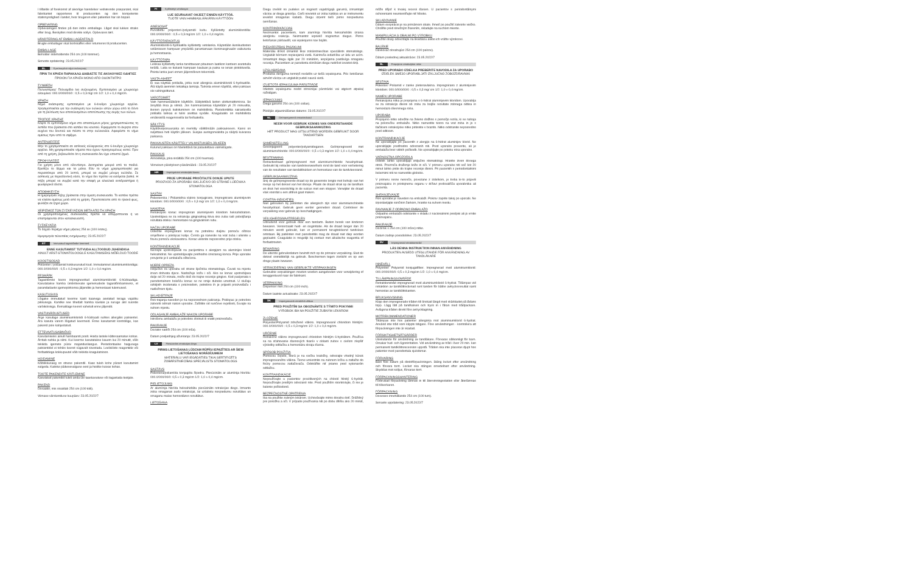I tilfælde af forekomst af alvorlige hændelser vedrørende præparatet, skal fabrikantet rapporteres til producenten og den kompetente statsmyndighed i landet, hvor brugeren eller patienten har sin bopæl.
OPBEVARING
Opbevaringen findes på den indre emballage. Låget skal lukkes straks efter brug. Beskyttes mod direkte sollys. Opbevares tørt.
HÅNDTERING AF EMBALLAGEAFFALD
Brugte emballager skal bortskaffes eller returneres til producenten.
EMBALLAGE
Beholder indeholdende 254 cm (100 tommer).
Seneste opdatering: 23.05.2022/7
EL Εμποτισμένο νήμα ανάσυρσης
ΠΡΙΝ ΤΗ ΧΡΗΣΗ ΠΑΡΑΚΑΛΩ ΔΙΑΒΑΣΤΕ ΤΙΣ ΑΚΟΛΟΥΘΕΣ ΟΔΗΓΙΕΣ
ΠΡΟΙΟΝ ΓΙΑ ΧΡΗΣΗ ΜΟΝΟ ΑΠΟ ΟΔΟΝΤΙΑΤΡΟ
ΣΥΝΘΕΣΗ
Πολυεστέρας/ Πολυαμίδιο ίνα συζευγμένη. Εμποτισμένο με χλωριούχο αλουμίνιο: 000.0/000/00/0 : 0,5 ± 0,3 mg/ cm 1/2: 1,0 ± 0,4 mg/cm.
ΧΡΗΣΗ
Νήμα ανάσυρσης εμποτισμένο με 6-ένυδρο χλωριούχο αργίλιο. Χρησιμοποιείται για την ανάσυρση των ουλικών ιστών γύρω από το δόντι για τη βελτίωση των αποτελεσμάτων αποτύπωσης της ακμής των ούλων.
ΤΡΟΠΟΣ ΧΡΗΣΗΣ
Κόψτε το εμποτισμένο νήμα στο απαιτούμενο μήκος χρησιμοποιώντας τη λεπίδα που βρίσκεται στο καπάκι του κουτιού. Εφαρμόστε το άκρητα στον αυχένα του δοντιού και πιέστε το στην ουλοκοιλία. Αφαιρέστε το νήμα αμέσως πριν από το σφίξιμο.
ΑΝΤΕΝΔΕΙΞΕΙΣ
Μην το χρησιμοποιείτε σε ασθενείς αλλεργικούς στο 6-ένυδρο χλωριούχο αργίλιο. Μη χρησιμοποιείτε νήματα που έχουν προηγουμένως κοπεί. Πριν από τη χρήση, βεβαιωθείτε ότι η συσκευασία δεν έχει υποστεί ζημιά.
ΠΡΟΦΥΛΑΞΕΙΣ
Για χρήση μόνο από οδοντίατρο. Διατηρείται μακριά από τα παιδιά. Ερεθίζει το δέρμα και τα μάτια. Εάν το νήμα χρησιμοποιηθεί για περισσότερο από 20 λεπτά, μπορεί να συμβεί μόνιμη ουλίτιδα. Σε ασθενείς με περιοδοντική νόσο, το νήμα δεν πρέπει να εισάγεται βαθιά. Η πήξη μπορεί να συμβεί κατά την επαφή με αλκαλικά αντιδραστήρια ή φωσφορικά άλατα.
ΑΠΟΘΗΚΕΥΣΗ
Η ημερομηνία λήξης βρίσκεται στην άμεση συσκευασία. Το καπάκι πρέπει να κλείσει αμέσως μετά από τη χρήση. Προστατεύστε από το ηλιακό φως, φυλάξτε σε ξηρό χώρο.
ΧΕΙΡΙΣΜΟΣ ΤΩΝ ΣΥΣΚΕΥΑΣΙΩΝ ΜΕΤΑ ΑΠΟ ΤΗ ΧΡΗΣΗ
Οι χρησιμοποιημένες συσκευασίες πρέπει να απορρίπτονται ή να επιστρέφονται στον κατασκευαστή.
ΣΥΣΚΕΥΑΣΙΑ
Το δοχείο περιέχει νήμα μήκους 254 εκ (100 ίντσες).
Ημερομηνία τελευταίας ενημέρωσης: 23.05.2022/7
ET Immutatud tagasitõmbe keermed
ENNE KASUTAMIST TUTVUDA ALLTOODUD JUHENDIGA
AINULT ARST-STOMATOLOOGILE KASUTAMISEKS MÕELDUD TOODE
KOOSTISOSAD
Polüester / polüamiid kokkusurutud kiud. Immutamisel alumiiniumkloridiga: 000.0/000/00/0 : 0,5 ± 0,3 mg/cm 1/2: 1,0 ± 0,4 mg/cm.
EESMÄRK
Tagasitõmbe keere impregneeritud alumiiniumkloriidi 6-hüdraadiga. Kasutatakse hamba ümbritsevate igemekudede tagasitõmbamiseks, et parandadaeks igemepiirkonna jäljendite ja hemostaasi tulemused.
KASUTUSVIIS
Lõigake immutatud keerme kasti kaanega asetatud teraga vajaliku pikkusega. Kandke see tihedalt hamba kaelale ja suruge alsl suonde varbikolvisga. Eemaldage keeret vahetult enne jäljendit.
VASTUNÄIDUSTUSED
Ärge kasutage alumiiniumkloriidi 6-hüdraadi suhtes allergilisi patsientel. Ära kasuta varem lõigatud keermeid. Enne kasutamist kontrollige, kas pakend pole kahjustatud.
ETTEVAATUSABINÕUD
Kasutamiseks ainult hambaarsti poolt. Hoida lastele kättesaamatus kohas. Ärritab nahka ja silmi. Kui keerme kasutatakse kauem kui 20 minutit, võib tekkida igemete püsiv majandusliangus. Periodontaalse haigusega patsientidel ei tohiks keeret sügavalt sisestada. Leelisiliste reagentide või fosfaatidega kokkupuutel võib tekkida koagulatsioon.
HOIDAMINE
Kõlblikkusaeg on otsese pakendil. Kaas tuleb kohe pärast kasutamist sulgeda. Kaitske päikesevalguse eest ja hoidke kuivas kohas.
TOOTE PAKENDITE KÄITLEMINE
Kasutatud pakendid tuleb anda üle taaskasutuse või tagastada tootjale.
PAKEND
Dosaator, mis sisaldab 254 cm (100 tolli).
Viimase värskenduse kuupäev: 23.05.2022/7
FI Kyllästetyt vetolangat
LUE SEURAAVAT OHJEET ENNEN KÄYTTÖÄ.
TUOTE VAIN HAMMASLÄÄKÄRIN KÄYTTÖÖN
AINESOSAT
Punottettu polyesteri-/polyamidi kuitu. Kyllästetty alumiinikloridilla: 000.0/000/00/0 : 0,5 ± 0,3 mg/cm 1/2: 1,0 ± 0,4 mg/cm.
KÄYTTÖTARKOITUS
Alumiinikloridi-6-hydraatilla kyllästetty vetolanka. Käytetään ikenikudosten vetämiseen hampaan ympäriltä parantamaan ikenimarginaalin vaikutusta ja hemostaasia.
KÄYTTÖTAPA
Leikkaa kyllästetty lanka tarvittavaan pituuteen laatikon kanteen asetetulla terällä. Laita se tiukasti hampaan kaulaan ja paina se ienan pistokkeella. Poista lanka juuri ennen jäljennöksen tekemistä.
VASTA-AIHEET
Ei saa käyttää potilailla, jotka ovat allergisia alumiinikloridi 6-hydraatille. Älä käytä aiemmin leikattuja lankoja. Tarkista ennen käyttöä, ettei pakkaus ole vahingoittunut.
VAROTOIMET
Vain hammaslääkärin käyttöön. Säilytettävä lasten ulottumattomissa. Se ärsyttää ihoa ja silmiä. Jos hammaslankaa käytetään yli 20 minuuttia, ikenen pysyvä kutistuminen on mahdollista. Parodontiittia sairastavilla potilailla lankaa ei tulisi asettaa syvälle. Koagulaatio on mahdollista emäksisillä reagensseilla tai fosfaateilla.
SÄILYTYS
Käyttökelpoisuusaika on merkitty välittömään pakkaukseen. Kansi on suljettava heti käytön jälkeen. Suojaa auringonvalolta ja säilytä kuivassa paikassa.
PAKKAUSTEN KÄSITTELY VALMISTUKSEN JÄLKEEN
Kulunut pakkaus on hävitettävä tai palautettava valmistajalle.
PAKKAUS
Annostelija, joka sisältää 254 cm (100 tuumaa).
Viimeisen päivityksen päivämäärä : 23.05.2022/7
HR Impregnirani retrakcijski konac
PRIJE UPORABE PROČITAJTE DONJE UPUTE
PROIZVOD ZA UPORABU ISKLJUČIVO OD STRANE LIJEČNIKA STOMATOLOGA
SASTAV
Poliesterska / Poliamidna vlakno konjugirano. Impregnirano aluminijevim kloridom: 000.0/000/00/0 : 0,5 ± 0,3 mg/ cm 1/2: 1,0 ± 0,4 mg/cm.
NAMJENA
Retrakcijski konac impregniran aluminijevim kloridom heksahidratom. Upotrebljava se za retrakciju gingivalnog tkiva oko zuba radi poboljšanja rezultata otiska i hemostaze na gingivalnom rubu.
NAČIN UPORABE
Odrežite impregnirani konac na potrebnu duljinu pomoću oštrice smještene u poklopac kutije. Čvrsto ga nanesite na vrat zuba i utisnite u fisuru pomoću ekskavatora. Konac uklonite neposredno prije otiska.
KONTRAINDIKACIJE
Nemojte upotrebljavati na pacijentima s alergijom na aluminijev klorid heksahidrat. Ne upotrebljavajte prethodno izrezanog konca. Prije uporabe provjerite je li ambalaža oštećena.
MJERE OPREZA
Isključivo za uporabu od strane liječnika stomatologa. Čuvati na mjestu izvan dohvata djece. Nadražuje kožu i oči. Ako se konac upotrebljava dulje od 20 minuta, može doći do trajne recesije gingive. Kod pacijenata s parodontalnom bolešću konac se ne smije duboko umetnuti. U slučaju ozbiljnih incidenata s proizvodom, potrebno ih je prijaviti proizvođaču i nadležnom tijelu.
SKLADIŠTENJE
Rok trajanja naveden je na neposrednom pakiranju. Poklopac je potrebno zatvoriti odmah nakon uporabe. Zaštitite od sunčeve svjetlosti, čuvajte na suhom mjestu.
ODLAGANJE AMBALAŽE NAKON UPORABE
Istrošenu ambalažu je potrebno zbrinuti ili vratiti proizvođaču.
PAKIRANJE
Dozator sadrži 254 cm (100 inča).
Datum posljednjeg ažuriranja: 23.05.2022/7
LV Piesūcināts retrakcijas diegs
PIRMS LIETOŠANAS LŪDZAM RŪPĪGI IEPAZĪTIES AR ŠIEM LIETOŠANAS NORĀDĪJUMIEM
MATERIĀLU VAR IEGĀDĀTIES TIKAI SERTIFICĒTS ZOBĀRSTNIECĪBAS SPECIĀLISTS STOMATOLOGS
SASTĀVS
Poliestera/poliamīda konjugēta šķiedra. Piesūcināts ar alumīnija hlorīdu: 000.0/000/00/0: 0,5 ± 0,3 mg/cm 1/2: 1,0 ± 0,4 mg/cm.
PIELIETOJUMS
Ar alumīnija hlorīda heksahidrātu piesūcināts retrakcijas diegs. Izmanto zoba smaganas audu retrakcijai, lai uzlabotu nospiedumu rezultātus un smaganu malas hemostāzes rezultātus.
LIETOŠANA
Diegu izvēlēt no pudeles un nogriezt vajadzīgajā garumā, izmantojot vāciņu ar diega griezēju. Cieši novietot uz zoba kakliņa un ar instrumentu ievietot smaganas kabatā. Diegu izņemt tieši pirms nospieduma ņemšanas.
KONTRINDIKĀCIJAS
Neizmantot pacientiem, kam alumīnija hlorīda heksahidrāts izraisa alerģisku reakciju. Neizmantot iepriekš nogrieztus diegus. Pirms lietošanas pārbaudīt, vai iepakojums nav bojāts.
PIESARDZĪBAS PASĀKUMI
Materiālu drīkst izmantot tikai zobārstniecības speciālists stomatologs. Uzglabāt bērniem nepieejamā vietā. Kairinoša iedarbība uz ādu un acīm. Izmantojot diegu ilgāk par 20 minūtēm, iespējama pastāvīga smaganu recesija. Pacientiem ar parodonta slimībām diegu nedrīkst ievietot dziļi.
UZGLABĀŠANA
Produkta derīguma termiņš norādīts uz tiešā iepakojuma. Pēc lietošanas aizvērt vāciņu un uzglabāt pudeli sausā vietā.
IZLIETOTĀ IEPAKOJUMA PĀRSTRĀDE
Izlietoto iepakojumu nodot otrreizējai pārstrādei vai atgriezt atpakaļ ražotājam.
IEPAKOJUMS
Diega garums 254 cm (100 collas).
Pēdējās atjaunināšanas datums: 23.05.2022/7
NL Geïmpregneerd retractiedraad
NEEM VOOR GEBRUIK KENNIS VAN ONDERSTAANDE GEBRUIKSAANWIJZING
HET PRODUCT MAG UITSLUITEND WORDEN GEBRUIKT DOOR TANDARTSEN
SAMENSTELLING
Geconjugeerd polyester/polyamidegaren. Geïmpregneerd met aluminiumchloride: 000.0/000/00/0 : 0,5 ± 0,3 mg/cm 1/2: 1,0 ± 0,4 mg/cm.
BESTEMMING
Retractiedraad geïmpregneerd met aluminiumchloride hexahydraat. Gebruikt bij retractie van tandvleesweefsels rond de tand voor verbetering van de resultaten van tandafdrukken en hemostase van de tandvleesrand.
GEBRUIKSAANWIJZING
Snij de geïmpregneerde draad op de gewenste lengte met behulp van het mesje op het deksel van het doosje. Plaats de draad strak op de tandhals en druk het voorzichtig in de sulcus met een stopper. Verwijder de draad vlak voordat u een afdruk gaat maken.
CONTRA-INDICATIES
Niet gebruiken bij patiënten die allergisch zijn voor aluminiumchloride hexahydraat. Gebruik geen eerder gesneden draad. Controleer de verpakking voor gebruik op beschadigingen.
VEILIGHEIDSMAATREGELEN
Uitsluitend voor gebruik door een tandarts. Buiten bereik van kinderen bewaren. Veroorzaakt huid- en oogirritatie. Als de draad langer dan 20 minuten wordt gebruikt, kan er permanent terugtrekkend tandvlees ontstaan. Bij patiënten met parodontitis mag de draad niet diep worden geplaatst. Coagulatie is mogelijk bij contact met alkalische reagentia of fosfaatzouten.
BEWARING
De uiterste gebruiksdatum bevindt zich op de primaire verpakking. Sluit de deksel onmiddellijk na gebruik. Beschermen tegen zonlicht en op een droge plaats bewaren.
VERWIJDERING VAN GEBRUIKTE VERPAKKINGEN
Gebruikte verpakkingen moeten worden aangeboden voor verwijdering of teruggestuurd naar de fabrikant.
VERPAKKING
Dispenser met 254 cm (100 inch).
Datum laatste actualisatie: 23.05.2022/7
SK Impregnovaná retrakčná vlákna
PRED POUŽITÍM SA OBOZNÁMTE S TÝMITO POKYNMI
VÝROBOK IBA NA POUŽITIE ZUBNÝM LEKÁROM
ZLOŽENIE
Polyester/Polyamid združené vlákno. Impregnované chloridom hlinitým: 000.0/000/00/0 : 0,5 ± 0,3 mg/cm 1/2: 1,0 ± 0,4 mg/cm.
URČENIE
Retrakčné vlákno impregnované chloridom hlinitým 6-hydrátom. Používa sa na sťahovanie ďasnových tkanív v oblasti zubov s cieľom zlepšiť výsledky odtlačku a hemostázu okraju ďasna.
SPÔSOB POUŽITIA
Pomocou čepele, ktorá je na viečku krabičky, odrezajte vhodný kúsok impregnovaného vlákna. Tesne umiestnite na zubnom krčku a zatlačte do fisúry pomocou zatlačovača. Odstráňte niť priamo pred vykonaním odtlačku.
KONTRAINDIKÁCIE
Nepoužívajte u pacientov precitlivených na chlorid hlinitý 6-hydrát. Nepoužívajte predtým odrezané nite. Pred použitím skontrolujte, či nie je balenie poškodené.
BEZPEČNOSTNÉ OPATRENIA
Iba na použitie zubným lekárom. Uchovávajte mimo dosahu detí. Dráždivý pre pokožku a oči. V prípade používania niti po dobu dlhšiu ako 20 minút, môže dôjsť k trvalej recesii ďasien. U pacientov s periodontálnymi ochoreniami neumiestňujte niť hlboko.
SKLADOVANIE
Dátum exspirácie je na primárnom obale. Ihneď po použití zatvorte viečko. Chráňte pred slnečným žiarením, skladujte na suchom mieste.
MANIPULÁCIA S OBALMI PO VÝROBKU
Použité obaly odovzdajte na likvidáciu alebo ich vráťte výrobcovi.
BALENIE
Dávkovač obsahujúci 254 cm (100 palcov).
Dátum poslednej aktualizácie: 23.05.2022/7
SL Prepojene retrakcijske nitke
PRED UPORABO IZDELKA PREBERITE NAVODILA ZA UPORABO
IZDELEK SMEJO UPORABLJATI IZKLJUČNO ZOBOZDRAVNIKI
SESTAVA
Poliester/ Poliamid v zanke pletenavlakna. Impregnirano z aluminijevim kloridom: 000.0/000/00/0 : 0,5 ± 0,3 mg/ cm 1/2: 1,0 ± 0,4 mg/cm.
NAMEN UPORABE
Retrakcijska nitka je prepojena s 6-hidrat aluminijevim kloridom. Uporablja se za retrakcijo dlesni ob zobu za boljše rezultate zobnega odtisa in hemostazo dlesninega roba.
UPORABA
Prepojeno nitko odrežite na želeno dolžino s pomočjo rezila, ki se nahaja na pokrovčku embalaže. Nitko namestite tesno na vrat zoba in jo s tlačilcem retrakcijske nitke pritisnite v brazdo. Nitko odstranite neposredno pred odtisom.
KONTRAINDIKACIJE
Ne uporabljajte pri pacientih z alergijo na 6-hidrat aluminijev klorid. Ne uporabljajte predhodno odrezanih niti. Pred uporabo preverite, ali je embalaža brez vidnih poškodb. Ne uporabljajte po poteku roka uporabe.
VARNOSTNA OPOZORILA
Izdelek lahko uporabljajo izključno stomatologi. Hranite izven dosega otrok. Povzroča draženje kože in oči. V primeru uporabe niti več kot 20 minut lahko pride do trajne recesije dlesni. Pri pacientih s periodontalnimi boleznimi niti ne namestite globoko.
V primeru resne nesreče, povezane z izdelkom, je treba le-to prijaviti proizvajalcu in pristojnemu organu v državi prebivališča uporabnika ali pacienta.
SHRANJEVANJE
Rok uporabe je naveden na embalaži. Pokrov zaprite takoj po uporabi. Ne izpostavljajte sončnim žarkom, hranite na suhem mestu.
RAVNANJE Z ODPADNO EMBALAŽO
Odpadno embalažo odstranite v skladu z nacionalnimi predpisi ali jo vrnite proizvajalcu.
PAKIRANJE
Dozirnik s 254 cm (100 inčev) nitke.
Datum zadnje posodobitve: 23.05.2022/7
SV Impregnerad retraktionstråd
LÄS DENNA INSTRUKTION INNAN ANVÄNDNING
PRODUKTEN AVSEDD UTESLUTANDE FÖR ANVÄNDNING AV TANDLÄKARE
INNEHÅLL
Polyester/ Polyamid konjugatfiber. Impregnerad med aluminiumklorid: 000.0/000/00/0: 0,5 ± 0,3 mg/cm 1/2: 1,0 ± 0,4 mg/cm.
TILLÄMPNINGSOMRÅDE
Retraktionstråd impregnerad med aluminiumklorid 6-hydrat. Tillämpas vid retraktion av tandköttsvävnad runt tanden för bättre avtrycksresultat samt hemostas av tandköttskanten.
BRUKSANVISNING
Klipp den impregnerade tråden till önskad längd med skärbladet på lådans topp. Lägg tätt på tandhalsen och tryck in i fåran med trådpackare. Avlägsna tråden direkt före avtrycktagning.
MOTREKOMMENDATIONER
Tillämpas inte hos patienter allergiska mot aluminiumklorid 6-hydrat. Använd inte tråd som klippts tidigare. Före användningen - kontrollera att förpackningen inte är skadad.
FÖRSIKTIGHETSÅTGÄRDER
Uteslutande för användning av tandläkare. Förvaras oåtkomligt för barn. Orsakar hud- och ögonirritation. Vid användning av tråd i över 20 min. kan permanent tandköttsrecession uppstå. Tråden ska inte placeras djupt hos patienter med parodontala sjukdomar.
FÖRVARING
Bäst före datum på direktförpackningen. Stäng locket efter användning och förvara torrt. Locket ska stängas omedelbart efter användning. Skyddas mot solljus, förvaras torrt.
FÖRPACKNINGSHANTERING
Förbrukad förpackning lämnas in till återvinningsstation eller återlämnas till tillverkaren.
FÖRPACKNING
Doserare innehållande 254 cm (100 tum).
Senaste uppdatering: 23.05.2022/7